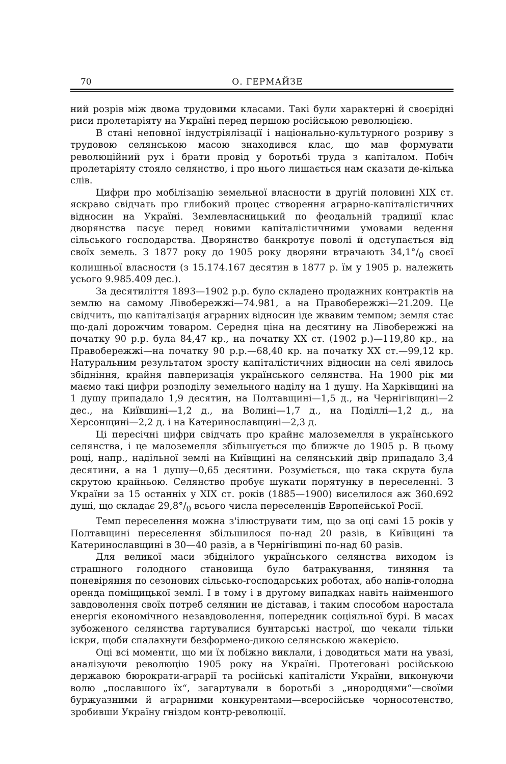70 О. ГЕРМАЙЗЕ
ний розрів між двома трудовими класами. Такі були характерні й своєрідні риси пролетаріяту на Україні перед першою російською революцією.
В стані неповної індустріялізації і національно-культурного розриву з трудовою селянською масою знаходився клас, що мав формувати революційний рух і брати провід у боротьбі труда з капіталом. Побіч пролетаріяту стояло селянство, і про нього лишається нам сказати де-кілька слів.
Цифри про мобілізацію земельної власности в другій половині XIX ст. яскраво свідчать про глибокий процес створення аграрно-капіталістичних відносин на Україні. Землевласницький по феодальній традиції клас дворянства пасує перед новими капіталістичними умовами ведення сільського господарства. Дворянство банкротує поволі й одступається від своїх земель. З 1877 року до 1905 року дворяни втрачають 34,1°/<sub>0</sub> своєї колишньої власности (з 15.174.167 десятин в 1877 р. їм у 1905 р. належить усього 9.985.409 дес.).
За десятиліття 1893—1902 р.р. було складено продажних контрактів на землю на самому Лівобережжі—74.981, а на Правобережжі—21.209. Це свідчить, що капіталізація аграрних відносин іде жвавим темпом; земля стає що-далі дорожчим товаром. Середня ціна на десятину на Лівобережжі на початку 90 р.р. була 84,47 кр., на початку XX ст. (1902 р.)—119,80 кр., на Правобережжі—на початку 90 р.р.—68,40 кр. на початку XX ст.—99,12 кр. Натуральним результатом зросту капіталістичних відносин на селі явилось збідніння, крайня павперизація українського селянства. На 1900 рік ми маємо такі цифри розподілу земельного наділу на 1 душу. На Харківщині на 1 душу припадало 1,9 десятин, на Полтавщині—1,5 д., на Чернігівщині—2 дес., на Київщині—1,2 д., на Волині—1,7 д., на Поділлі—1,2 д., на Херсонщині—2,2 д. і на Катеринославщині—2,3 д.
Ці пересічні цифри свідчать про крайнє малоземелля в українського селянства, і це малоземелля збільшується що ближче до 1905 р. В цьому році, напр., надільної землі на Київщині на селянський двір припадало 3,4 десятини, а на 1 душу—0,65 десятини. Розуміється, що така скрута була скрутою крайньою. Селянство пробує шукати порятунку в переселенні. З України за 15 останніх у XIX ст. років (1885—1900) виселилося аж 360.692 душі, що складає 29,8°/<sub>0</sub> всього числа переселенців Европейської Росії.
Темп переселення можна з'ілюструвати тим, що за оці самі 15 років у Полтавщині переселення збільшилося по-над 20 разів, в Київщині та Катеринославщині в 30—40 разів, а в Чернігівщині по-над 60 разів.
Для великої маси збіднілого українського селянства виходом із страшного голодного становища було батракування, тиняння та поневіряння по сезонових сільсько-господарських роботах, або напів-голодна оренда поміщицької землі. І в тому і в другому випадках навіть найменшого завдоволення своїх потреб селянин не діставав, і таким способом наростала енергія економічного незавдоволення, попередник соціяльної бурі. В масах зубоженого селянства гартувалися бунтарські настрої, що чекали тільки іскри, щоби спалахнути безформено-дикою селянською жакерією.
Оці всі моменти, що ми їх побіжно виклали, і доводиться мати на увазі, аналізуючи революцію 1905 року на Україні. Протеговані російською державою бюрократи-аграрії та російські капіталісти України, виконуючи волю „пославшого їх“, загартували в боротьбі з „инородцями“—своїми буржуазними й аграрними конкурентами—всеросійське чорносотенство, зробивши Україну гніздом контр-революції.